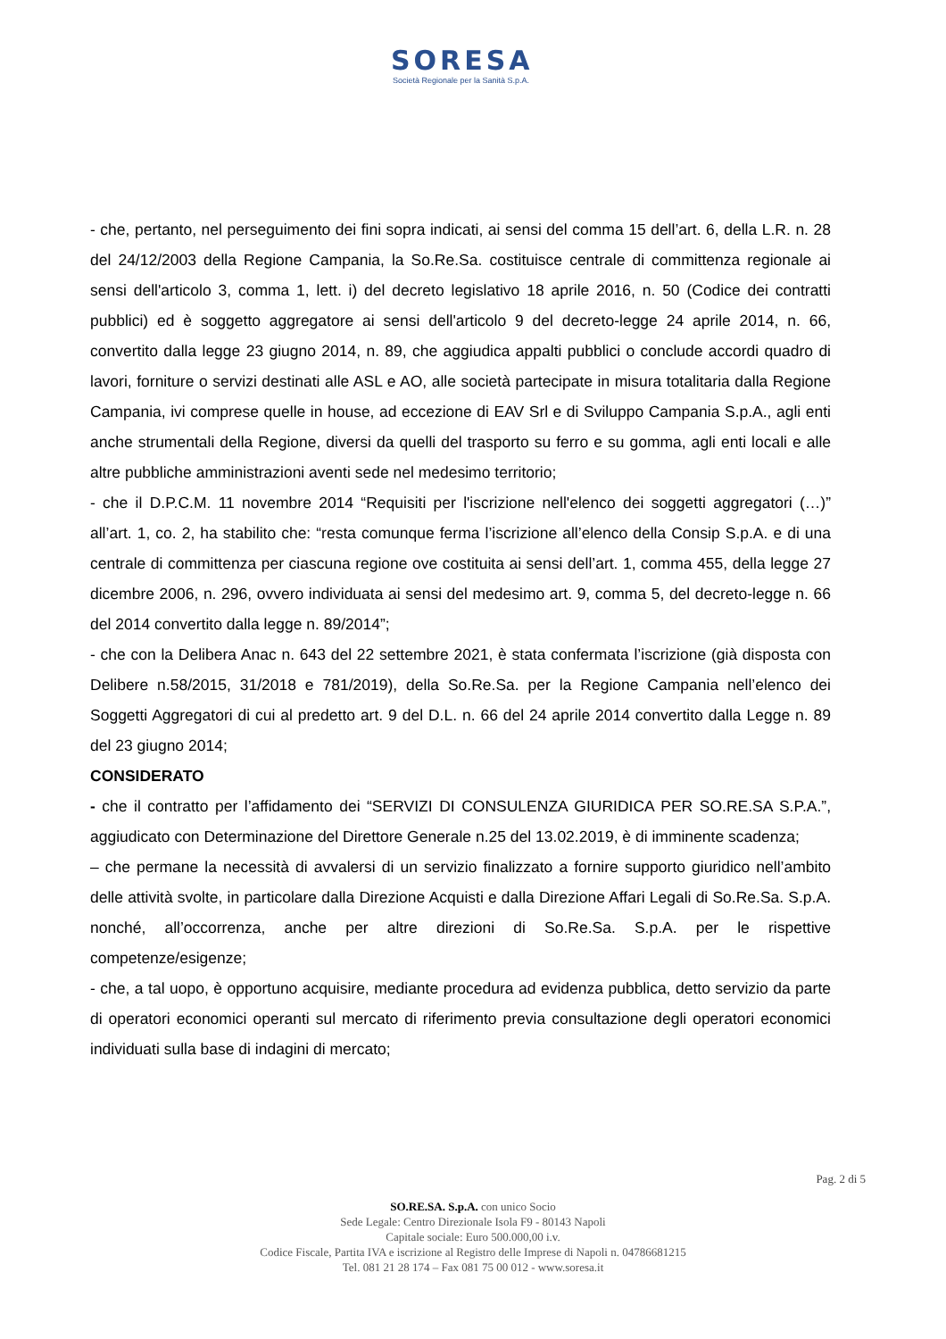SORESA
Società Regionale per la Sanità S.p.A.
- che, pertanto, nel perseguimento dei fini sopra indicati, ai sensi del comma 15 dell’art. 6, della L.R. n. 28 del 24/12/2003 della Regione Campania, la So.Re.Sa. costituisce centrale di committenza regionale ai sensi dell'articolo 3, comma 1, lett. i) del decreto legislativo 18 aprile 2016, n. 50 (Codice dei contratti pubblici) ed è soggetto aggregatore ai sensi dell'articolo 9 del decreto-legge 24 aprile 2014, n. 66, convertito dalla legge 23 giugno 2014, n. 89, che aggiudica appalti pubblici o conclude accordi quadro di lavori, forniture o servizi destinati alle ASL e AO, alle società partecipate in misura totalitaria dalla Regione Campania, ivi comprese quelle in house, ad eccezione di EAV Srl e di Sviluppo Campania S.p.A., agli enti anche strumentali della Regione, diversi da quelli del trasporto su ferro e su gomma, agli enti locali e alle altre pubbliche amministrazioni aventi sede nel medesimo territorio;
- che il D.P.C.M. 11 novembre 2014 “Requisiti per l'iscrizione nell'elenco dei soggetti aggregatori (…)” all’art. 1, co. 2, ha stabilito che: “resta comunque ferma l’iscrizione all’elenco della Consip S.p.A. e di una centrale di committenza per ciascuna regione ove costituita ai sensi dell’art. 1, comma 455, della legge 27 dicembre 2006, n. 296, ovvero individuata ai sensi del medesimo art. 9, comma 5, del decreto-legge n. 66 del 2014 convertito dalla legge n. 89/2014”;
- che con la Delibera Anac n. 643 del 22 settembre 2021, è stata confermata l’iscrizione (già disposta con Delibere n.58/2015, 31/2018 e 781/2019), della So.Re.Sa. per la Regione Campania nell’elenco dei Soggetti Aggregatori di cui al predetto art. 9 del D.L. n. 66 del 24 aprile 2014 convertito dalla Legge n. 89 del 23 giugno 2014;
CONSIDERATO
- che il contratto per l’affidamento dei “SERVIZI DI CONSULENZA GIURIDICA PER SO.RE.SA S.P.A.”, aggiudicato con Determinazione del Direttore Generale n.25 del 13.02.2019, è di imminente scadenza;
– che permane la necessità di avvalersi di un servizio finalizzato a fornire supporto giuridico nell’ambito delle attività svolte, in particolare dalla Direzione Acquisti e dalla Direzione Affari Legali di So.Re.Sa. S.p.A. nonché, all’occorrenza, anche per altre direzioni di So.Re.Sa. S.p.A. per le rispettive competenze/esigenze;
- che, a tal uopo, è opportuno acquisire, mediante procedura ad evidenza pubblica, detto servizio da parte di operatori economici operanti sul mercato di riferimento previa consultazione degli operatori economici individuati sulla base di indagini di mercato;
Pag. 2 di 5
SO.RE.SA. S.p.A. con unico Socio
Sede Legale: Centro Direzionale Isola F9 - 80143 Napoli
Capitale sociale: Euro 500.000,00 i.v.
Codice Fiscale, Partita IVA e iscrizione al Registro delle Imprese di Napoli n. 04786681215
Tel. 081 21 28 174 – Fax 081 75 00 012 - www.soresa.it